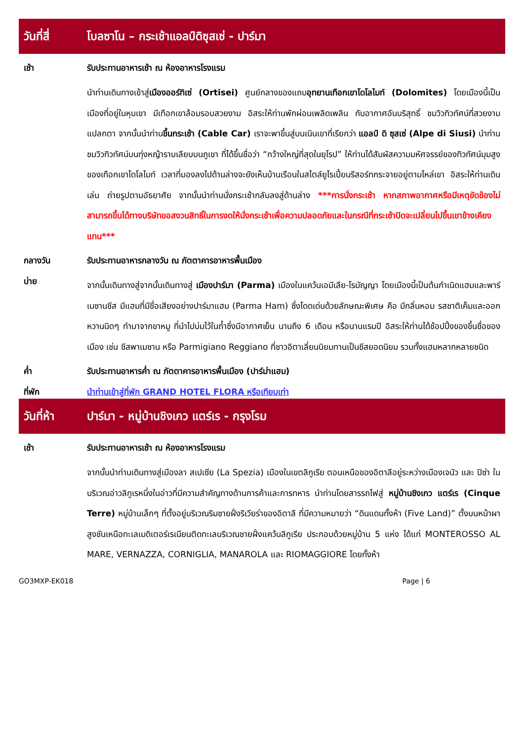วันที่สี่
โบลซาโน – กระเช้าแอลป์ดิซุสเซ่ - ปาร์มา
เช้า รับประทานอาหารเช้า ณ ห้องอาหารโรงแรม
นำท่านเดินทางเข้าสู่เมืองออร์ทิเซ่ (Ortisei) ศูนย์กลางของแถบอุทยานเทือกเขาโดโลไมท์ (Dolomites) โดยเมืองนี้เป็นเมืองที่อยู่ในหุบเขา มีเทือกเขาล้อมรอบสวยงาม อิสระให้ท่านพักผ่อนเพลิดเพลิน กับอากาศอันบริสุทธิ์ ชมวิวทิวทัศน์ที่สวยงามแปลกตา จากนั้นนำท่านขึ้นกระเช้า (Cable Car) เราจะพาขึ้นสู่บนเนินเขาที่เรียกว่า แอลป์ ดิ ซุสเซ่ (Alpe di Siusi) นำท่านชมวิวทิวทัศน์บนทุ่งหญ้าราบเลียบบนภูเขา ที่ได้ขึ้นชื่อว่า “กว้างใหญ่ที่สุดในยุโรป” ให้ท่านได้สัมผัสความมหัศจรรย์ของทิวทัศน์มุมสูงของเทือกเขาโดโลไมท์ เวลาที่มองลงไปด้านล่างจะยังเห็นบ้านเรือนในสไตล์ยูโรเปี้ยนรีสอร์ทกระจายอยู่ตามไหล่เขา อิสระให้ท่านเดินเล่น ถ่ายรูปตามอัธยาศัย จากนั้นนำท่านนั่งกระเช้ากลับลงสู่ด้านล่าง ***การนั่งกระเช้า หากสภาพอากาศหรือมีเหตุขัดข้องไม่สามารถขึ้นได้ทางบริษัทขอสงวนสิทธิ์ในการงดให้นั่งกระเช้าเพื่อความปลอดภัยและในกรณีที่กระเช้าปิดจะเปลี่ยนไปขึ้นเขาข้างเคียงแทน***
กลางวัน รับประทานอาหารกลางวัน ณ ภัตตาคารอาหารพื้นเมือง
บ่าย
จากนั้นเดินทางสู่จากนั้นเดินทางสู่ เมืองปาร์มา (Parma) เมืองในแคว้นเอมีเลีย-โรมัญญา โดยเมืองนี้เป็นต้นกำเนิดแฮมและพาร์เมซานชีส มีแฮมที่มีชื่อเสียงอย่างปาร์มาแฮม (Parma Ham) ซึ่งโดดเด่นด้วยลักษณะพิเศษ คือ มีกลิ่นหอม รสชาติเค็มและออกหวานนิดๆ ทำมาจากขาหมู ที่นำไปบ่มไว้ในถ้ำซึ่งมีอากาศเย็น นานถึง 6 เดือน หรือนานแรมปี อิสระให้ท่านได้ช้อปปิ้งของขึ้นชื่อของเมือง เช่น ชีสพาเมซาน หรือ Parmigiano Reggiano ที่ชาวอิตาเลี่ยนนิยมทานเป็นชีสยอดนิยม รวมทั้งแฮมหลากหลายชนิด
ค่ำ รับประทานอาหารค่ำ ณ ภัตตาคารอาหารพื้นเมือง (ปาร์ม่าแฮม)
ที่พัก นำท่านเข้าสู่ที่พัก GRAND HOTEL FLORA หรือเทียบเท่า
วันที่ห้า
ปาร์มา - หมู่บ้านชิงเกว แตร์เร - กรุงโรม
เช้า รับประทานอาหารเช้า ณ ห้องอาหารโรงแรม
จากนั้นนำท่านเดินทางสู่เมืองลา สเปเซีย (La Spezia) เมืองในเขตลิกูเรีย ตอนเหนือของอิตาลีอยู่ระหว่างเมืองเจนัว และ ปิซ่า ในบริเวณอ่าวลิกูเรหนึ่งในอ่าวที่มีความสำคัญทางด้านการค้าและการทหาร นำท่านโดยสารรถไฟสู่ หมู่บ้านชิงเกว แตร์เร (Cinque Terre) หมู่บ้านเล็กๆ ที่ตั้งอยู่บริเวณริมชายฝั่งริเวียร่าของอิตาลี ที่มีความหมายว่า “ดินแดนทั้งห้า (Five Land)” ตั้งบนหน้าผาสูงชันเหนือทะเลเมดิเตอร์เรเนียนติดทะเลบริเวณชายฝั่งแคว้นลิกูเรีย ประกอบด้วยหมู่บ้าน 5 แห่ง ได้แก่ MONTEROSSO AL MARE, VERNAZZA, CORNIGLIA, MANAROLA และ RIOMAGGIORE โดยทั้งห้า
GO3MXP-EK018 Page | 6